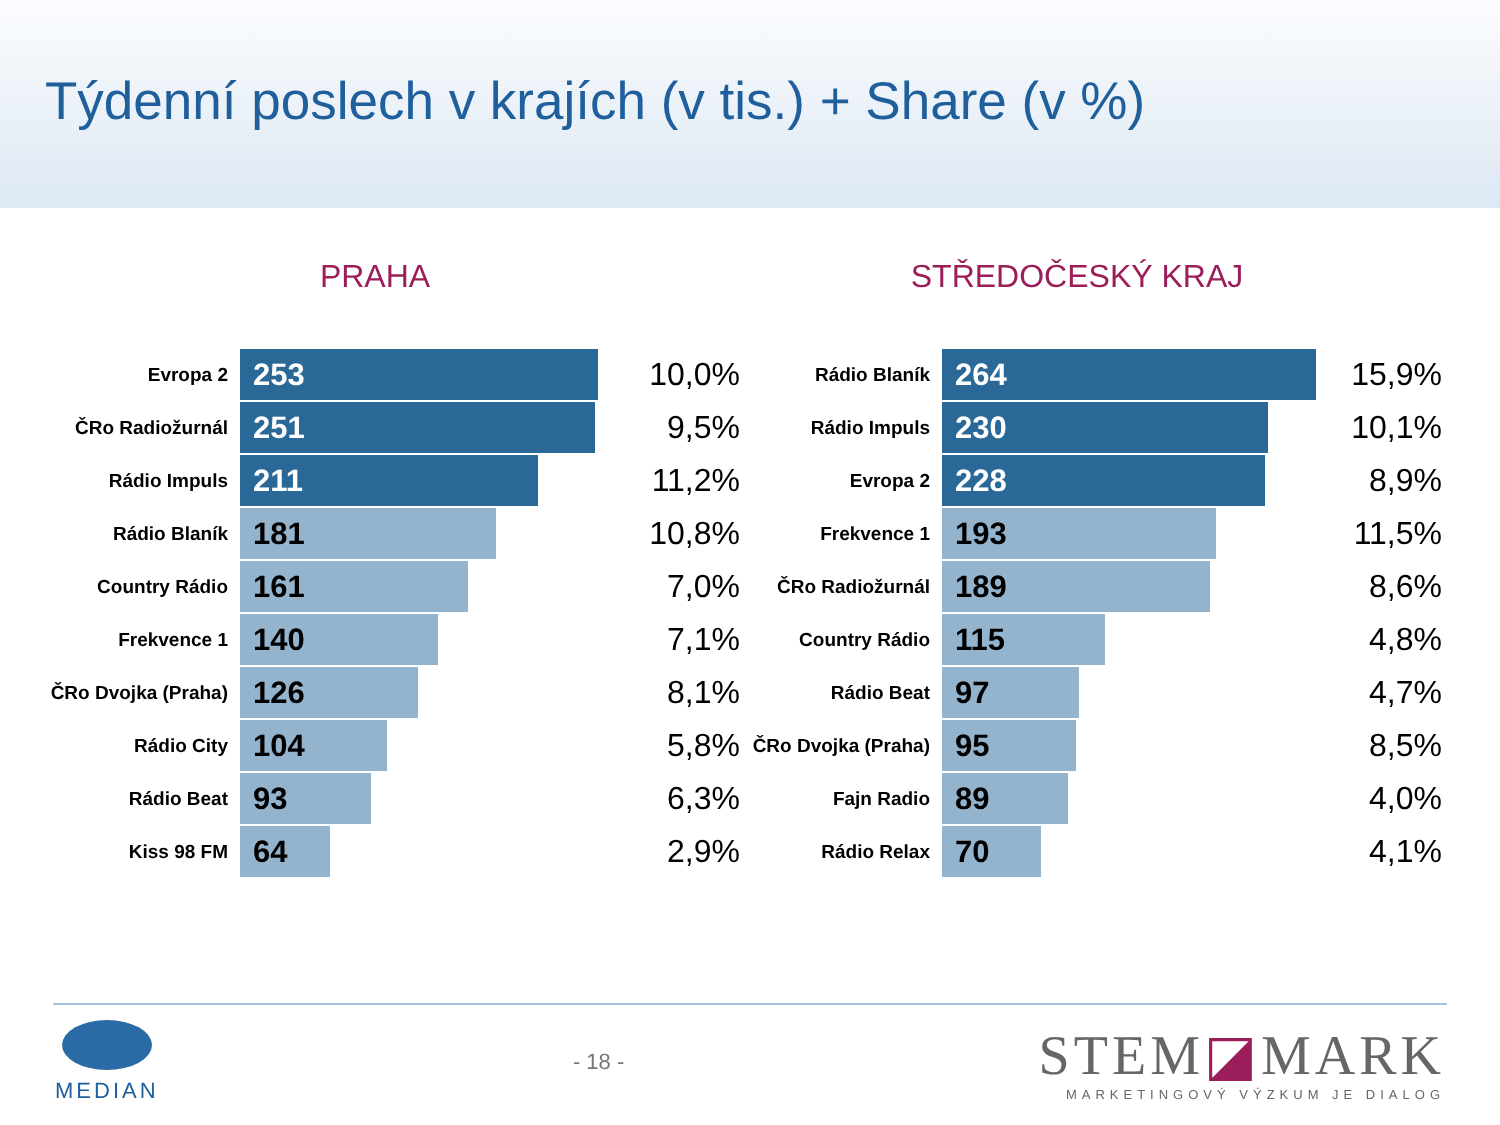Týdenní poslech v krajích (v tis.) + Share (v %)
PRAHA
Evropa 2
253
10,0%
ČRo Radiožurnál
251
9,5%
Rádio Impuls
211
11,2%
Rádio Blaník
181
10,8%
Country Rádio
161
7,0%
Frekvence 1
140
7,1%
ČRo Dvojka (Praha)
126
8,1%
Rádio City
104
5,8%
Rádio Beat
93
6,3%
Kiss 98 FM
64
2,9%
STŘEDOČESKÝ KRAJ
Rádio Blaník
264
15,9%
Rádio Impuls
230
10,1%
Evropa 2
228
8,9%
Frekvence 1
193
11,5%
ČRo Radiožurnál
189
8,6%
Country Rádio
115
4,8%
Rádio Beat
97
4,7%
ČRo Dvojka (Praha)
95
8,5%
Fajn Radio
89
4,0%
Rádio Relax
70
4,1%
MEDIAN - 18 -
STEM◪MARK
MARKETINGOVÝ VÝZKUM JE DIALOG